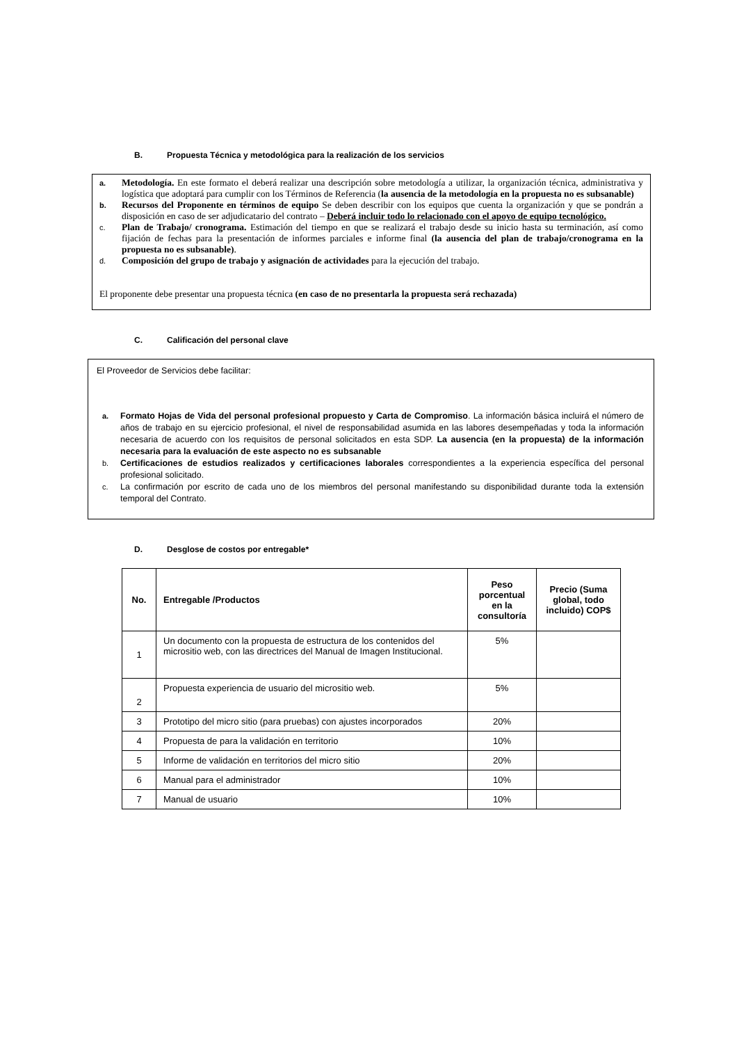B. Propuesta Técnica y metodológica para la realización de los servicios
a.
Metodología. En este formato el deberá realizar una descripción sobre metodología a utilizar, la organización técnica, administrativa y logística que adoptará para cumplir con los Términos de Referencia (la ausencia de la metodología en la propuesta no es subsanable)
b.
Recursos del Proponente en términos de equipo Se deben describir con los equipos que cuenta la organización y que se pondrán a disposición en caso de ser adjudicatario del contrato – Deberá incluir todo lo relacionado con el apoyo de equipo tecnológico.
c.
Plan de Trabajo/ cronograma. Estimación del tiempo en que se realizará el trabajo desde su inicio hasta su terminación, así como fijación de fechas para la presentación de informes parciales e informe final (la ausencia del plan de trabajo/cronograma en la propuesta no es subsanable).
d.
Composición del grupo de trabajo y asignación de actividades para la ejecución del trabajo.
El proponente debe presentar una propuesta técnica (en caso de no presentarla la propuesta será rechazada)
C. Calificación del personal clave
El Proveedor de Servicios debe facilitar:
a. Formato Hojas de Vida del personal profesional propuesto y Carta de Compromiso. La información básica incluirá el número de años de trabajo en su ejercicio profesional, el nivel de responsabilidad asumida en las labores desempeñadas y toda la información necesaria de acuerdo con los requisitos de personal solicitados en esta SDP. La ausencia (en la propuesta) de la información necesaria para la evaluación de este aspecto no es subsanable
b. Certificaciones de estudios realizados y certificaciones laborales correspondientes a la experiencia específica del personal profesional solicitado.
c. La confirmación por escrito de cada uno de los miembros del personal manifestando su disponibilidad durante toda la extensión temporal del Contrato.
D. Desglose de costos por entregable*
| No. | Entregable /Productos | Peso porcentual en la consultoría | Precio (Suma global, todo incluido) COP$ |
| --- | --- | --- | --- |
| 1 | Un documento con la propuesta de estructura de los contenidos del micrositio web, con las directrices del Manual de Imagen Institucional. | 5% | |
| 2 | Propuesta experiencia de usuario del micrositio web. | 5% | |
| 3 | Prototipo del micro sitio (para pruebas) con ajustes incorporados | 20% | |
| 4 | Propuesta de para la validación en territorio | 10% | |
| 5 | Informe de validación en territorios del micro sitio | 20% | |
| 6 | Manual para el administrador | 10% | |
| 7 | Manual de usuario | 10% | |